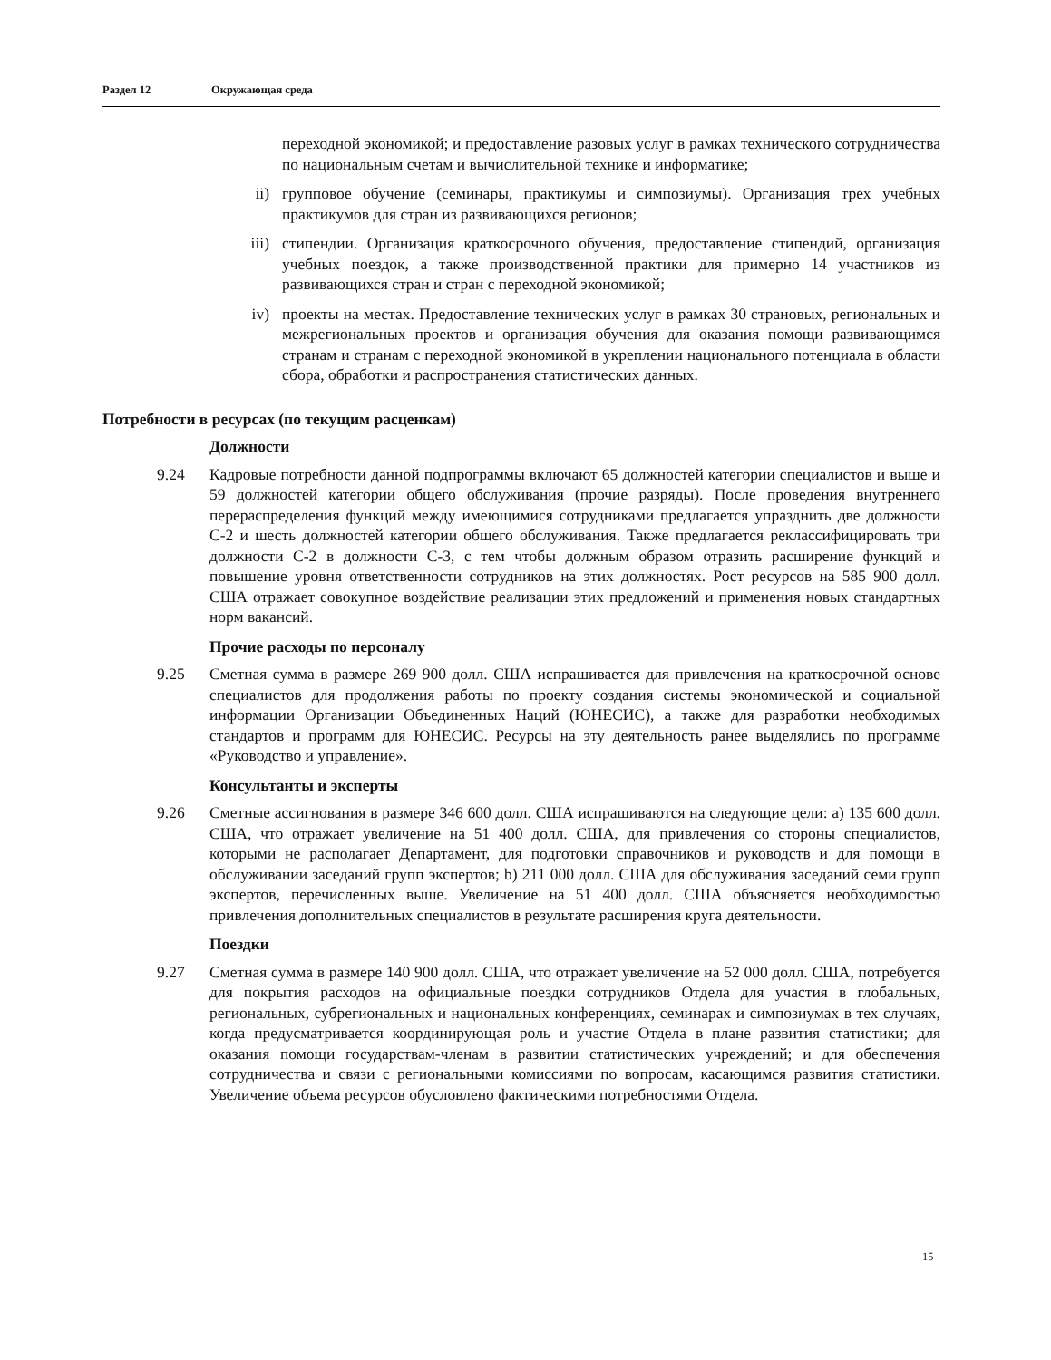Раздел 12 Окружающая среда
переходной экономикой; и предоставление разовых услуг в рамках технического сотрудничества по национальным счетам и вычислительной технике и информатике;
ii) групповое обучение (семинары, практикумы и симпозиумы). Организация трех учебных практикумов для стран из развивающихся регионов;
iii) стипендии. Организация краткосрочного обучения, предоставление стипендий, организация учебных поездок, а также производственной практики для примерно 14 участников из развивающихся стран и стран с переходной экономикой;
iv) проекты на местах. Предоставление технических услуг в рамках 30 страновых, региональных и межрегиональных проектов и организация обучения для оказания помощи развивающимся странам и странам с переходной экономикой в укреплении национального потенциала в области сбора, обработки и распространения статистических данных.
Потребности в ресурсах (по текущим расценкам)
Должности
9.24 Кадровые потребности данной подпрограммы включают 65 должностей категории специалистов и выше и 59 должностей категории общего обслуживания (прочие разряды). После проведения внутреннего перераспределения функций между имеющимися сотрудниками предлагается упразднить две должности С-2 и шесть должностей категории общего обслуживания. Также предлагается реклассифицировать три должности С-2 в должности С-3, с тем чтобы должным образом отразить расширение функций и повышение уровня ответственности сотрудников на этих должностях. Рост ресурсов на 585 900 долл. США отражает совокупное воздействие реализации этих предложений и применения новых стандартных норм вакансий.
Прочие расходы по персоналу
9.25 Сметная сумма в размере 269 900 долл. США испрашивается для привлечения на краткосрочной основе специалистов для продолжения работы по проекту создания системы экономической и социальной информации Организации Объединенных Наций (ЮНЕСИС), а также для разработки необходимых стандартов и программ для ЮНЕСИС. Ресурсы на эту деятельность ранее выделялись по программе «Руководство и управление».
Консультанты и эксперты
9.26 Сметные ассигнования в размере 346 600 долл. США испрашиваются на следующие цели: a) 135 600 долл. США, что отражает увеличение на 51 400 долл. США, для привлечения со стороны специалистов, которыми не располагает Департамент, для подготовки справочников и руководств и для помощи в обслуживании заседаний групп экспертов; b) 211 000 долл. США для обслуживания заседаний семи групп экспертов, перечисленных выше. Увеличение на 51 400 долл. США объясняется необходимостью привлечения дополнительных специалистов в результате расширения круга деятельности.
Поездки
9.27 Сметная сумма в размере 140 900 долл. США, что отражает увеличение на 52 000 долл. США, потребуется для покрытия расходов на официальные поездки сотрудников Отдела для участия в глобальных, региональных, субрегиональных и национальных конференциях, семинарах и симпозиумах в тех случаях, когда предусматривается координирующая роль и участие Отдела в плане развития статистики; для оказания помощи государствам-членам в развитии статистических учреждений; и для обеспечения сотрудничества и связи с региональными комиссиями по вопросам, касающимся развития статистики. Увеличение объема ресурсов обусловлено фактическими потребностями Отдела.
15